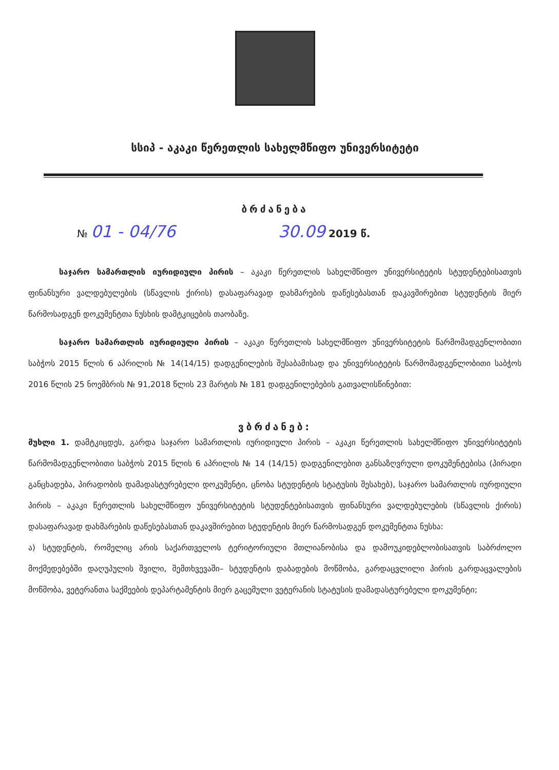სსიპ - აკაკი წერეთლის სახელმწიფო უნივერსიტეტი
ბრძანება
№ 01 - 04/76 30.09 2019 წ.
საჯარო სამართლის იურიდიული პირის – აკაკი წერეთლის სახელმწიფო უნივერსიტეტის სტუდენტებისათვის ფინანსური ვალდებულების (სწავლის ქირის) დასაფარავად დახმარების დაწესებასთან დაკავშირებით სტუდენტის მიერ წარმოსადგენ დოკუმენტთა ნუსხის დამტკიცების თაობაზე.
საჯარო სამართლის იურიდიული პირის – აკაკი წერეთლის სახელმწიფო უნივერსიტეტის წარმომადგენლობითი საბჭოს 2015 წლის 6 აპრილის № 14(14/15) დადგენილების შესაბამისად და უნივერსიტეტის წარმომადგენლობითი საბჭოს 2016 წლის 25 ნოემბრის № 91,2018 წლის 23 მარტის № 181 დადგენილებების გათვალისწინებით:
ვბრძანებ:
მუხლი 1. დამტკიცდეს, გარდა საჯარო სამართლის იურიდიული პირის – აკაკი წერეთლის სახელმწიფო უნივერსიტეტის წარმომადგენლობითი საბჭოს 2015 წლის 6 აპრილის № 14 (14/15) დადგენილებით განსაზღვრული დოკუმენტებისა (პირადი განცხადება, პირადობის დამადასტურებელი დოკუმენტი, ცნობა სტუდენტის სტატუსის შესახებ), საჯარო სამართლის იურდიული პირის – აკაკი წერეთლის სახელმწიფო უნივერსიტეტის სტუდენტებისათვის ფინანსური ვალდებულების (სწავლის ქირის) დასაფარავად დახმარების დაწესებასთან დაკავშირებით სტუდენტის მიერ წარმოსადგენ დოკუმენტთა ნუსხა:
ა) სტუდენტის, რომელიც არის საქართველოს ტერიტორიული მთლიანობისა და დამოუკიდებლობისათვის საბრძოლო მოქმედებებში დაღუპულის შვილი, შემთხვევაში– სტუდენტის დაბადების მოწმობა, გარდაცვლილი პირის გარდაცვალების მოწმობა, ვეტერანთა საქმეების დეპარტამენტის მიერ გაცემული ვეტერანის სტატუსის დამადასტურებელი დოკუმენტი;